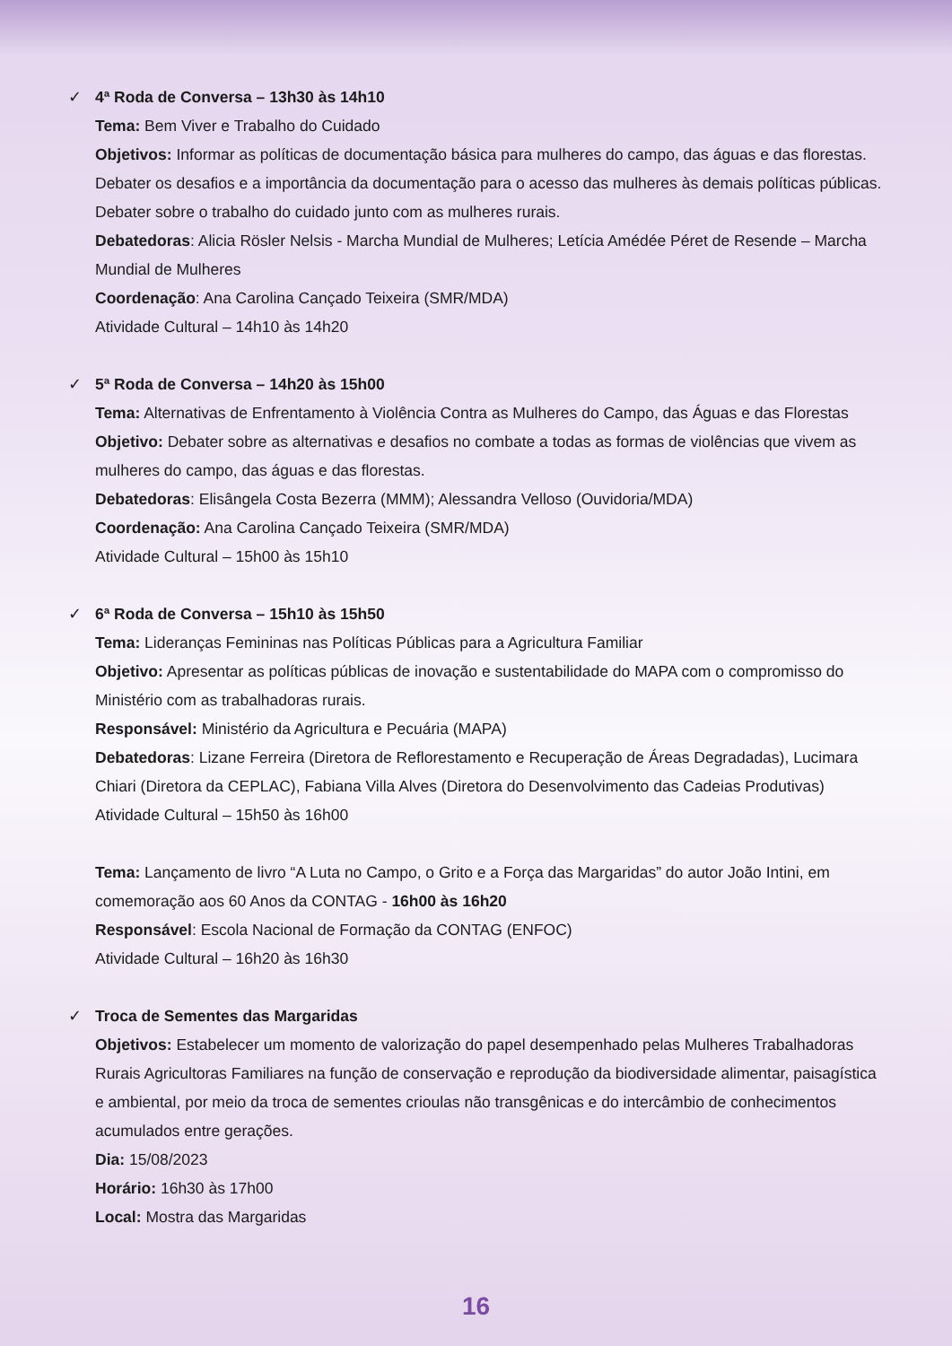✓ 4ª Roda de Conversa – 13h30 às 14h10
Tema: Bem Viver e Trabalho do Cuidado
Objetivos: Informar as políticas de documentação básica para mulheres do campo, das águas e das florestas. Debater os desafios e a importância da documentação para o acesso das mulheres às demais políticas públicas. Debater sobre o trabalho do cuidado junto com as mulheres rurais.
Debatedoras: Alicia Rösler Nelsis - Marcha Mundial de Mulheres; Letícia Amédée Péret de Resende – Marcha Mundial de Mulheres
Coordenação: Ana Carolina Cançado Teixeira (SMR/MDA)
Atividade Cultural – 14h10 às 14h20
✓ 5ª Roda de Conversa – 14h20 às 15h00
Tema: Alternativas de Enfrentamento à Violência Contra as Mulheres do Campo, das Águas e das Florestas
Objetivo: Debater sobre as alternativas e desafios no combate a todas as formas de violências que vivem as mulheres do campo, das águas e das florestas.
Debatedoras: Elisângela Costa Bezerra (MMM); Alessandra Velloso (Ouvidoria/MDA)
Coordenação: Ana Carolina Cançado Teixeira (SMR/MDA)
Atividade Cultural – 15h00 às 15h10
✓ 6ª Roda de Conversa – 15h10 às 15h50
Tema: Lideranças Femininas nas Políticas Públicas para a Agricultura Familiar
Objetivo: Apresentar as políticas públicas de inovação e sustentabilidade do MAPA com o compromisso do Ministério com as trabalhadoras rurais.
Responsável: Ministério da Agricultura e Pecuária (MAPA)
Debatedoras: Lizane Ferreira (Diretora de Reflorestamento e Recuperação de Áreas Degradadas), Lucimara Chiari (Diretora da CEPLAC), Fabiana Villa Alves (Diretora do Desenvolvimento das Cadeias Produtivas)
Atividade Cultural – 15h50 às 16h00
Tema: Lançamento de livro “A Luta no Campo, o Grito e a Força das Margaridas” do autor João Intini, em comemoração aos 60 Anos da CONTAG - 16h00 às 16h20
Responsável: Escola Nacional de Formação da CONTAG (ENFOC)
Atividade Cultural – 16h20 às 16h30
✓ Troca de Sementes das Margaridas
Objetivos: Estabelecer um momento de valorização do papel desempenhado pelas Mulheres Trabalhadoras Rurais Agricultoras Familiares na função de conservação e reprodução da biodiversidade alimentar, paisagística e ambiental, por meio da troca de sementes crioulas não transgênicas e do intercâmbio de conhecimentos acumulados entre gerações.
Dia: 15/08/2023
Horário: 16h30 às 17h00
Local: Mostra das Margaridas
16